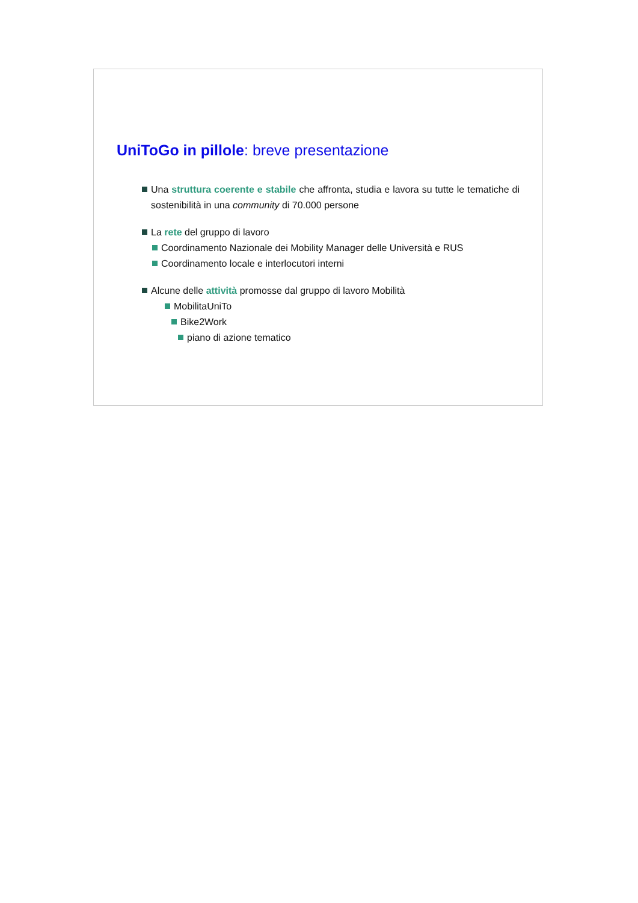UniToGo in pillole: breve presentazione
Una struttura coerente e stabile che affronta, studia e lavora su tutte le tematiche di sostenibilità in una community di 70.000 persone
La rete del gruppo di lavoro
Coordinamento Nazionale dei Mobility Manager delle Università e RUS
Coordinamento locale e interlocutori interni
Alcune delle attività promosse dal gruppo di lavoro Mobilità
MobilitaUniTo
Bike2Work
piano di azione tematico